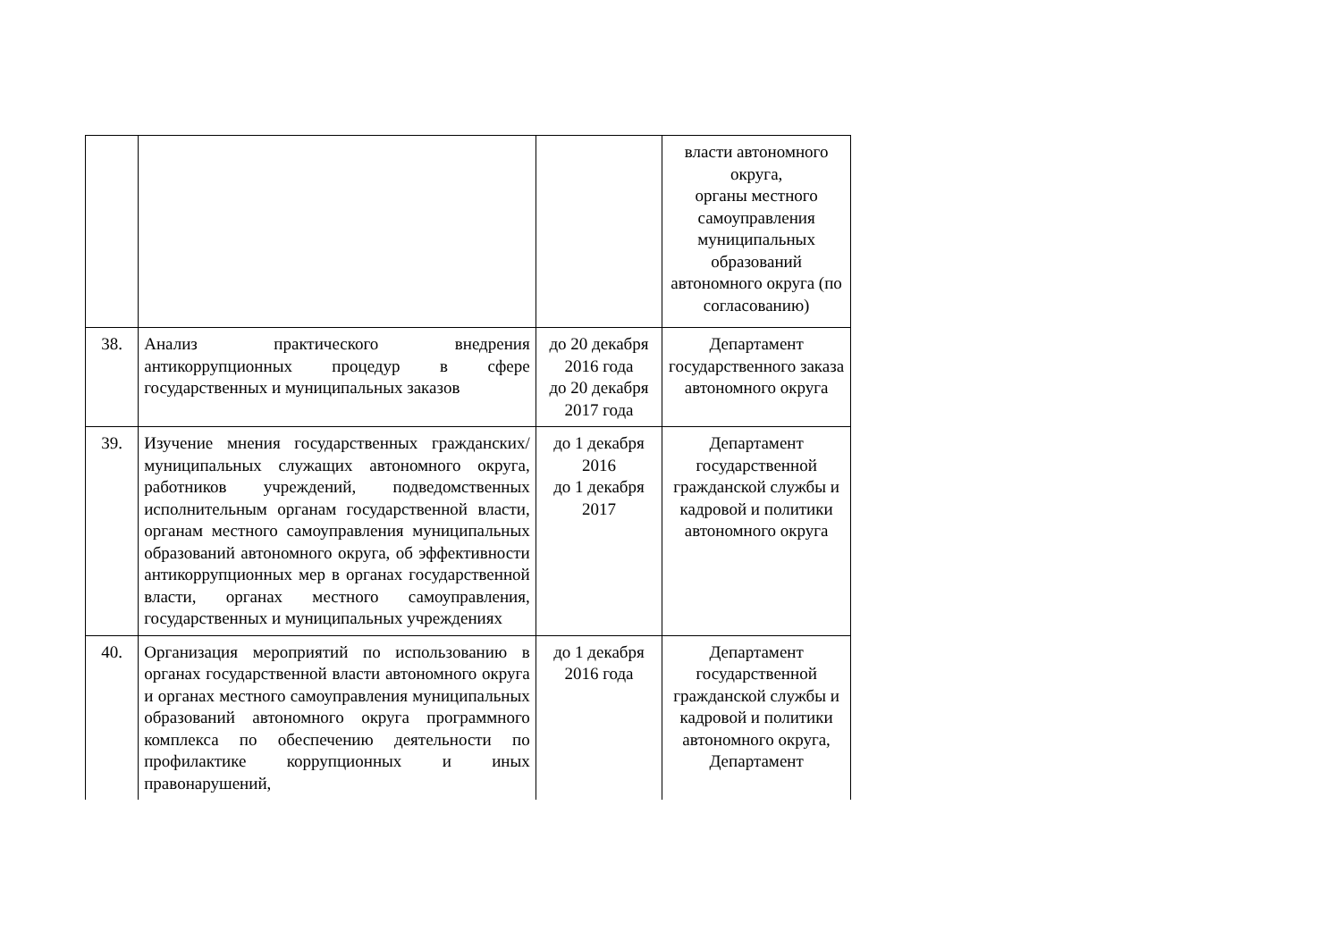| | | | власти автономного округа, органы местного самоуправления муниципальных образований автономного округа (по согласованию) |
| 38. | Анализ практического внедрения антикоррупционных процедур в сфере государственных и муниципальных заказов | до 20 декабря 2016 года до 20 декабря 2017 года | Департамент государственного заказа автономного округа |
| 39. | Изучение мнения государственных гражданских/муниципальных служащих автономного округа, работников учреждений, подведомственных исполнительным органам государственной власти, органам местного самоуправления муниципальных образований автономного округа, об эффективности антикоррупционных мер в органах государственной власти, органах местного самоуправления, государственных и муниципальных учреждениях | до 1 декабря 2016 до 1 декабря 2017 | Департамент государственной гражданской службы и кадровой и политики автономного округа |
| 40. | Организация мероприятий по использованию в органах государственной власти автономного округа и органах местного самоуправления муниципальных образований автономного округа программного комплекса по обеспечению деятельности по профилактике коррупционных и иных правонарушений, | до 1 декабря 2016 года | Департамент государственной гражданской службы и кадровой и политики автономного округа, Департамент |